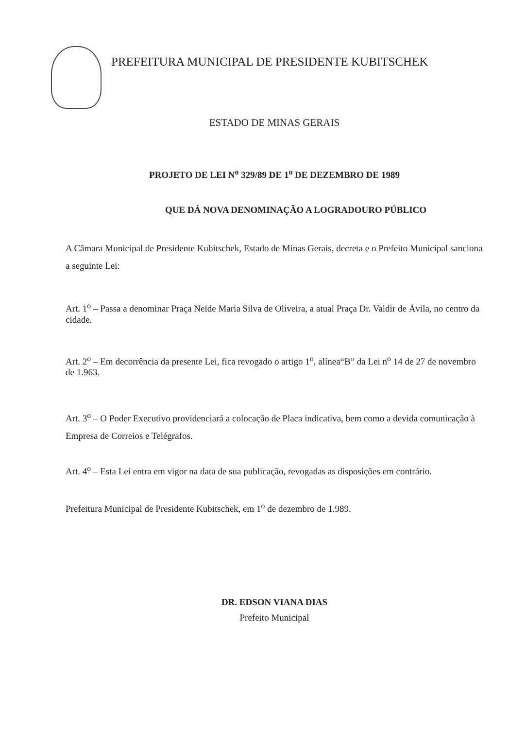PREFEITURA MUNICIPAL DE PRESIDENTE KUBITSCHEK
ESTADO DE MINAS GERAIS
PROJETO DE LEI N<sup>o</sup> 329/89 DE 1<sup>o</sup> DE DEZEMBRO DE 1989
QUE DÁ NOVA DENOMINAÇÃO A LOGRADOURO PÚBLICO
A Câmara Municipal de Presidente Kubitschek, Estado de Minas Gerais, decreta e o Prefeito Municipal sanciona a seguinte Lei:
Art. 1<sup>o</sup> – Passa a denominar Praça Neide Maria Silva de Oliveira, a atual Praça Dr. Valdir de Ávila, no centro da cidade.
Art. 2<sup>o</sup> – Em decorrência da presente Lei, fica revogado o artigo 1<sup>o</sup>, alínea“B” da Lei n<sup>o</sup> 14 de 27 de novembro de 1.963.
Art. 3<sup>o</sup> – O Poder Executivo providenciará a colocação de Placa indicativa, bem como a devida comunicação à Empresa de Correios e Telégrafos.
Art. 4<sup>o</sup> – Esta Lei entra em vigor na data de sua publicação, revogadas as disposições em contrário.
Prefeitura Municipal de Presidente Kubitschek, em 1<sup>o</sup> de dezembro de 1.989.
DR. EDSON VIANA DIAS
Prefeito Municipal